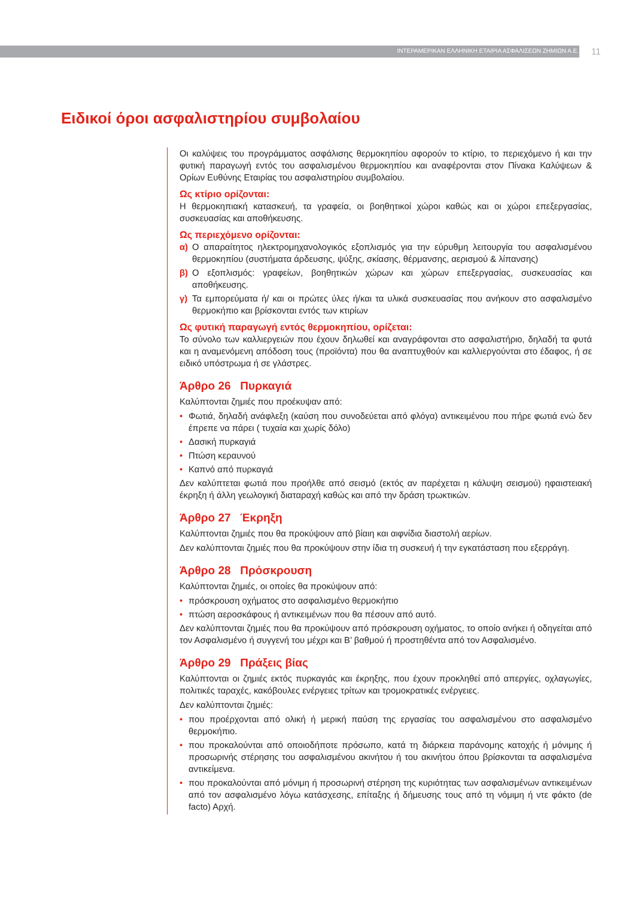ΙΝΤΕΡΑΜΕΡΙΚΑΝ ΕΛΛΗΝΙΚΗ ΕΤΑΙΡΙΑ ΑΣΦΑΛΙΣΕΩΝ ΖΗΜΙΩΝ Α.Ε.
11
Ειδικοί όροι ασφαλιστηρίου συμβολαίου
Οι καλύψεις του προγράμματος ασφάλισης θερμοκηπίου αφορούν το κτίριο, το περιεχόμενο ή και την φυτική παραγωγή εντός του ασφαλισμένου θερμοκηπίου και αναφέρονται στον Πίνακα Καλύψεων & Ορίων Ευθύνης Εταιρίας του ασφαλιστηρίου συμβολαίου.
Ως κτίριο ορίζονται:
Η θερμοκηπιακή κατασκευή, τα γραφεία, οι βοηθητικοί χώροι καθώς και οι χώροι επεξεργασίας, συσκευασίας και αποθήκευσης.
Ως περιεχόμενο ορίζονται:
α) Ο απαραίτητος ηλεκτρομηχανολογικός εξοπλισμός για την εύρυθμη λειτουργία του ασφαλισμένου θερμοκηπίου (συστήματα άρδευσης, ψύξης, σκίασης, θέρμανσης, αερισμού & λίπανσης)
β) Ο εξοπλισμός: γραφείων, βοηθητικών χώρων και χώρων επεξεργασίας, συσκευασίας και αποθήκευσης.
γ) Τα εμπορεύματα ή/ και οι πρώτες ύλες ή/και τα υλικά συσκευασίας που ανήκουν στο ασφαλισμένο θερμοκήπιο και βρίσκονται εντός των κτιρίων
Ως φυτική παραγωγή εντός θερμοκηπίου, ορίζεται:
Το σύνολο των καλλιεργειών που έχουν δηλωθεί και αναγράφονται στο ασφαλιστήριο, δηλαδή τα φυτά και η αναμενόμενη απόδοση τους (προϊόντα) που θα αναπτυχθούν και καλλιεργούνται στο έδαφος, ή σε ειδικό υπόστρωμα ή σε γλάστρες.
Άρθρο 26 Πυρκαγιά
Καλύπτονται ζημιές που προέκυψαν από:
• Φωτιά, δηλαδή ανάφλεξη (καύση που συνοδεύεται από φλόγα) αντικειμένου που πήρε φωτιά ενώ δεν έπρεπε να πάρει ( τυχαία και χωρίς δόλο)
• Δασική πυρκαγιά
• Πτώση κεραυνού
• Καπνό από πυρκαγιά
Δεν καλύπτεται φωτιά που προήλθε από σεισμό (εκτός αν παρέχεται η κάλυψη σεισμού) ηφαιστειακή έκρηξη ή άλλη γεωλογική διαταραχή καθώς και από την δράση τρωκτικών.
Άρθρο 27 Έκρηξη
Καλύπτονται ζημιές που θα προκύψουν από βίαιη και αιφνίδια διαστολή αερίων.
Δεν καλύπτονται ζημιές που θα προκύψουν στην ίδια τη συσκευή ή την εγκατάσταση που εξερράγη.
Άρθρο 28 Πρόσκρουση
Καλύπτονται ζημιές, οι οποίες θα προκύψουν από:
• πρόσκρουση οχήματος στο ασφαλισμένο θερμοκήπιο
• πτώση αεροσκάφους ή αντικειμένων που θα πέσουν από αυτό.
Δεν καλύπτονται ζημιές που θα προκύψουν από πρόσκρουση οχήματος, το οποίο ανήκει ή οδηγείται από τον Ασφαλισμένο ή συγγενή του μέχρι και Β’ βαθμού ή προστηθέντα από τον Ασφαλισμένο.
Άρθρο 29 Πράξεις βίας
Καλύπτονται οι ζημιές εκτός πυρκαγιάς και έκρηξης, που έχουν προκληθεί από απεργίες, οχλαγωγίες, πολιτικές ταραχές, κακόβουλες ενέργειες τρίτων και τρομοκρατικές ενέργειες.
Δεν καλύπτονται ζημιές:
• που προέρχονται από ολική ή μερική παύση της εργασίας του ασφαλισμένου στο ασφαλισμένο θερμοκήπιο.
• που προκαλούνται από οποιοδήποτε πρόσωπο, κατά τη διάρκεια παράνομης κατοχής ή μόνιμης ή προσωρινής στέρησης του ασφαλισμένου ακινήτου ή του ακινήτου όπου βρίσκονται τα ασφαλισμένα αντικείμενα.
• που προκαλούνται από μόνιμη ή προσωρινή στέρηση της κυριότητας των ασφαλισμένων αντικειμένων από τον ασφαλισμένο λόγω κατάσχεσης, επίταξης ή δήμευσης τους από τη νόμιμη ή ντε φάκτο (de facto) Αρχή.